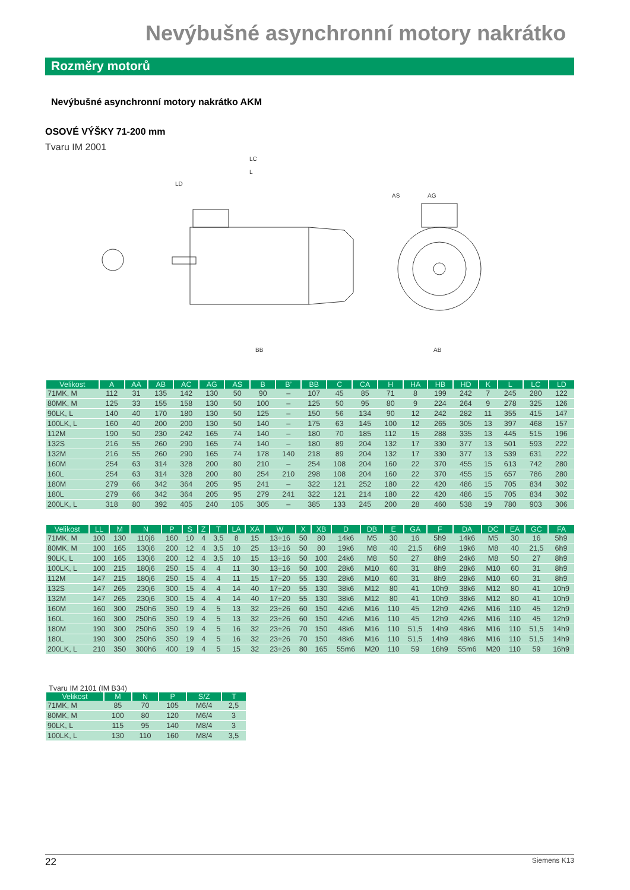Nevýbušné asynchronní motory nakrátko
Rozměry motorů
Nevýbušné asynchronní motory nakrátko AKM
OSOVÉ VÝŠKY 71-200 mm
Tvaru IM 2001
LC
L
LD
AS
AG
AB
BB
| Velikost | A | AA | AB | AC | AG | AS | B | B’ | BB | C | CA | H | HA | HB | HD | K | L | LC | LD |
| --- | --- | --- | --- | --- | --- | --- | --- | --- | --- | --- | --- | --- | --- | --- | --- | --- | --- | --- | --- |
| 71MK, M | 112 | 31 | 135 | 142 | 130 | 50 | 90 | – | 107 | 45 | 85 | 71 | 8 | 199 | 242 | 7 | 245 | 280 | 122 |
| 80MK, M | 125 | 33 | 155 | 158 | 130 | 50 | 100 | – | 125 | 50 | 95 | 80 | 9 | 224 | 264 | 9 | 278 | 325 | 126 |
| 90LK, L | 140 | 40 | 170 | 180 | 130 | 50 | 125 | – | 150 | 56 | 134 | 90 | 12 | 242 | 282 | 11 | 355 | 415 | 147 |
| 100LK, L | 160 | 40 | 200 | 200 | 130 | 50 | 140 | – | 175 | 63 | 145 | 100 | 12 | 265 | 305 | 13 | 397 | 468 | 157 |
| 112M | 190 | 50 | 230 | 242 | 165 | 74 | 140 | – | 180 | 70 | 185 | 112 | 15 | 288 | 335 | 13 | 445 | 515 | 196 |
| 132S | 216 | 55 | 260 | 290 | 165 | 74 | 140 | – | 180 | 89 | 204 | 132 | 17 | 330 | 377 | 13 | 501 | 593 | 222 |
| 132M | 216 | 55 | 260 | 290 | 165 | 74 | 178 | 140 | 218 | 89 | 204 | 132 | 17 | 330 | 377 | 13 | 539 | 631 | 222 |
| 160M | 254 | 63 | 314 | 328 | 200 | 80 | 210 | – | 254 | 108 | 204 | 160 | 22 | 370 | 455 | 15 | 613 | 742 | 280 |
| 160L | 254 | 63 | 314 | 328 | 200 | 80 | 254 | 210 | 298 | 108 | 204 | 160 | 22 | 370 | 455 | 15 | 657 | 786 | 280 |
| 180M | 279 | 66 | 342 | 364 | 205 | 95 | 241 | – | 322 | 121 | 252 | 180 | 22 | 420 | 486 | 15 | 705 | 834 | 302 |
| 180L | 279 | 66 | 342 | 364 | 205 | 95 | 279 | 241 | 322 | 121 | 214 | 180 | 22 | 420 | 486 | 15 | 705 | 834 | 302 |
| 200LK, L | 318 | 80 | 392 | 405 | 240 | 105 | 305 | – | 385 | 133 | 245 | 200 | 28 | 460 | 538 | 19 | 780 | 903 | 306 |
| Velikost | LL | M | N | P | S | Z | T | LA | XA | W | X | XB | D | DB | E | GA | F | DA | DC | EA | GC | FA |
| --- | --- | --- | --- | --- | --- | --- | --- | --- | --- | --- | --- | --- | --- | --- | --- | --- | --- | --- | --- | --- | --- | --- |
| 71MK, M | 100 | 130 | 110j6 | 160 | 10 | 4 | 3,5 | 8 | 15 | 13÷16 | 50 | 80 | 14k6 | M5 | 30 | 16 | 5h9 | 14k6 | M5 | 30 | 16 | 5h9 |
| 80MK, M | 100 | 165 | 130j6 | 200 | 12 | 4 | 3,5 | 10 | 25 | 13÷16 | 50 | 80 | 19k6 | M8 | 40 | 21,5 | 6h9 | 19k6 | M8 | 40 | 21,5 | 6h9 |
| 90LK, L | 100 | 165 | 130j6 | 200 | 12 | 4 | 3,5 | 10 | 15 | 13÷16 | 50 | 100 | 24k6 | M8 | 50 | 27 | 8h9 | 24k6 | M8 | 50 | 27 | 8h9 |
| 100LK, L | 100 | 215 | 180j6 | 250 | 15 | 4 | 4 | 11 | 30 | 13÷16 | 50 | 100 | 28k6 | M10 | 60 | 31 | 8h9 | 28k6 | M10 | 60 | 31 | 8h9 |
| 112M | 147 | 215 | 180j6 | 250 | 15 | 4 | 4 | 11 | 15 | 17÷20 | 55 | 130 | 28k6 | M10 | 60 | 31 | 8h9 | 28k6 | M10 | 60 | 31 | 8h9 |
| 132S | 147 | 265 | 230j6 | 300 | 15 | 4 | 4 | 14 | 40 | 17÷20 | 55 | 130 | 38k6 | M12 | 80 | 41 | 10h9 | 38k6 | M12 | 80 | 41 | 10h9 |
| 132M | 147 | 265 | 230j6 | 300 | 15 | 4 | 4 | 14 | 40 | 17÷20 | 55 | 130 | 38k6 | M12 | 80 | 41 | 10h9 | 38k6 | M12 | 80 | 41 | 10h9 |
| 160M | 160 | 300 | 250h6 | 350 | 19 | 4 | 5 | 13 | 32 | 23÷26 | 60 | 150 | 42k6 | M16 | 110 | 45 | 12h9 | 42k6 | M16 | 110 | 45 | 12h9 |
| 160L | 160 | 300 | 250h6 | 350 | 19 | 4 | 5 | 13 | 32 | 23÷26 | 60 | 150 | 42k6 | M16 | 110 | 45 | 12h9 | 42k6 | M16 | 110 | 45 | 12h9 |
| 180M | 190 | 300 | 250h6 | 350 | 19 | 4 | 5 | 16 | 32 | 23÷26 | 70 | 150 | 48k6 | M16 | 110 | 51,5 | 14h9 | 48k6 | M16 | 110 | 51,5 | 14h9 |
| 180L | 190 | 300 | 250h6 | 350 | 19 | 4 | 5 | 16 | 32 | 23÷26 | 70 | 150 | 48k6 | M16 | 110 | 51,5 | 14h9 | 48k6 | M16 | 110 | 51,5 | 14h9 |
| 200LK, L | 210 | 350 | 300h6 | 400 | 19 | 4 | 5 | 15 | 32 | 23÷26 | 80 | 165 | 55m6 | M20 | 110 | 59 | 16h9 | 55m6 | M20 | 110 | 59 | 16h9 |
Tvaru IM 2101 (IM B34)
| Velikost | M | N | P | S/Z | T |
| --- | --- | --- | --- | --- | --- |
| 71MK, M | 85 | 70 | 105 | M6/4 | 2,5 |
| 80MK, M | 100 | 80 | 120 | M6/4 | 3 |
| 90LK, L | 115 | 95 | 140 | M8/4 | 3 |
| 100LK, L | 130 | 110 | 160 | M8/4 | 3,5 |
22 Siemens K13